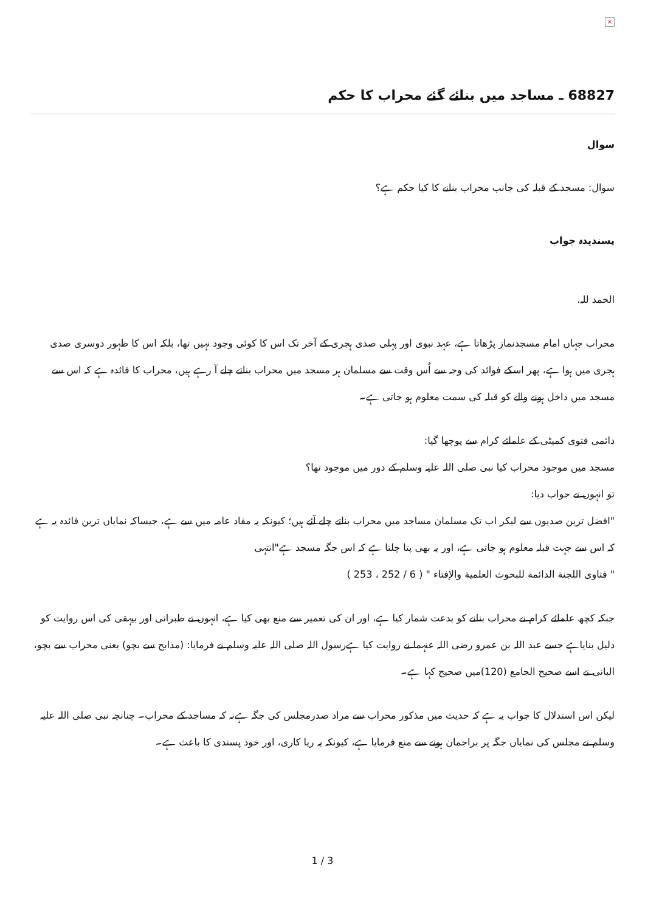×
68827 ـ مساجد میں بنائے گئے محراب کا حکم
سوال
سوال: مسجد کے قبلہ کی جانب محراب بنانے کا کیا حکم ہے؟
پسندیدہ جواب
الحمد للہ.
محراب جہاں امام مسجدنماز پڑھاتا ہے، عہد نبوی اور پہلی صدی ہجری کے آخر تک اس کا کوئی وجود نہیں تھا، بلکہ اس کا ظہور دوسری صدی ہجری میں ہوا ہے، پھر اسکے فوائد کی وجہ سے اُس وقت سے مسلمان ہر مسجد میں محراب بناتے چلے آ رہے ہیں، محراب کا فائدہ ہے کہ اس سے مسجد میں داخل ہونے والے کو قبلہ کی سمت معلوم ہو جاتی ہے۔
دائمی فتوی کمیٹی کے علمائے کرام سے پوچھا گیا:
مسجد میں موجود محراب کیا نبی صلی اللہ علیہ وسلم کے دور میں موجود تھا؟
تو انہوں نے جواب دیا:
"افضل ترین صدیوں سے لیکر اب تک مسلمان مساجد میں محراب بناتے چلے آئے ہیں؛ کیونکہ یہ مفاد عامہ میں سے ہے، جیساکہ نمایاں ترین فائدہ یہ ہے کہ اس سے جہت قبلہ معلوم ہو جاتی ہے، اور یہ بھی پتا چلتا ہے کہ اس جگہ مسجد ہے"انتہی
" فتاوى اللجنة الدائمة للبحوث العلمية والإفتاء " ( 6 / 252 ، 253 )
جبکہ کچھ علمائے کرام نے محراب بنانے کو بدعت شمار کیا ہے، اور ان کی تعمیر سے منع بھی کیا ہے، انہوں نے طبرانی اور بیہقی کی اس روایت کو دلیل بنایاہے جسے عبد اللہ بن عمرو رضی اللہ عنہما نے روایت کیا ہےرسول اللہ صلی اللہ علیہ وسلم نے فرمایا: (مذابح سے بچو) یعنی محراب سے بچو، البانی نے اسے صحیح الجامع (120)میں صحیح کہا ہے۔
لیکن اس استدلال کا جواب یہ ہے کہ حدیث میں مذکور محراب سے مراد صدرمجلس کی جگہ ہےنہ کہ مساجد کے محراب۔ چنانچہ نبی صلی اللہ علیہ وسلم نے مجلس کی نمایاں جگہ پر براجمان ہونے سے منع فرمایا ہے، کیونکہ یہ ریا کاری، اور خود پسندی کا باعث ہے۔
1 / 3